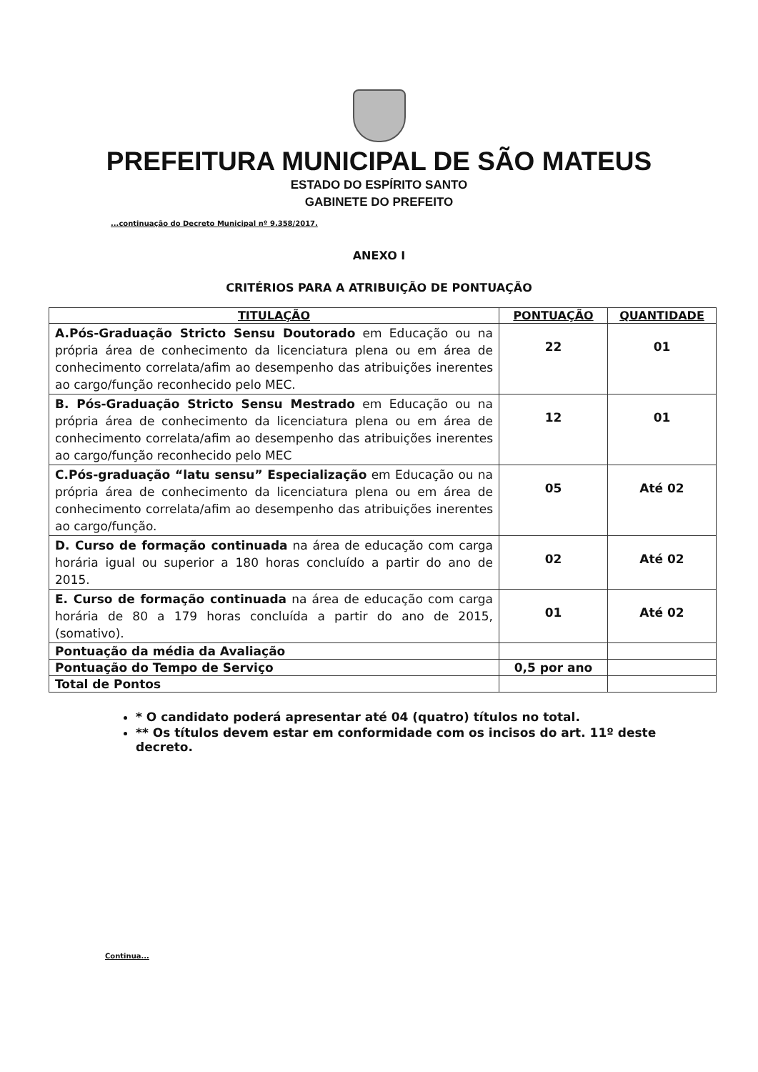PREFEITURA MUNICIPAL DE SÃO MATEUS
ESTADO DO ESPÍRITO SANTO
GABINETE DO PREFEITO
...continuação do Decreto Municipal nº 9.358/2017.
ANEXO I
CRITÉRIOS PARA A ATRIBUIÇÃO DE PONTUAÇÃO
| TITULAÇÃO | PONTUAÇÃO | QUANTIDADE |
| --- | --- | --- |
| A.Pós-Graduação Stricto Sensu Doutorado em Educação ou na própria área de conhecimento da licenciatura plena ou em área de conhecimento correlata/afim ao desempenho das atribuições inerentes ao cargo/função reconhecido pelo MEC. | 22 | 01 |
| B. Pós-Graduação Stricto Sensu Mestrado em Educação ou na própria área de conhecimento da licenciatura plena ou em área de conhecimento correlata/afim ao desempenho das atribuições inerentes ao cargo/função reconhecido pelo MEC | 12 | 01 |
| C.Pós-graduação “latu sensu” Especialização em Educação ou na própria área de conhecimento da licenciatura plena ou em área de conhecimento correlata/afim ao desempenho das atribuições inerentes ao cargo/função. | 05 | Até 02 |
| D. Curso de formação continuada na área de educação com carga horária igual ou superior a 180 horas concluído a partir do ano de 2015. | 02 | Até 02 |
| E. Curso de formação continuada na área de educação com carga horária de 80 a 179 horas concluída a partir do ano de 2015, (somativo). | 01 | Até 02 |
| Pontuação da média da Avaliação | | |
| Pontuação do Tempo de Serviço | 0,5 por ano | |
| Total de Pontos | | |
* O candidato poderá apresentar até 04 (quatro) títulos no total.
** Os títulos devem estar em conformidade com os incisos do art. 11º deste decreto.
Continua...